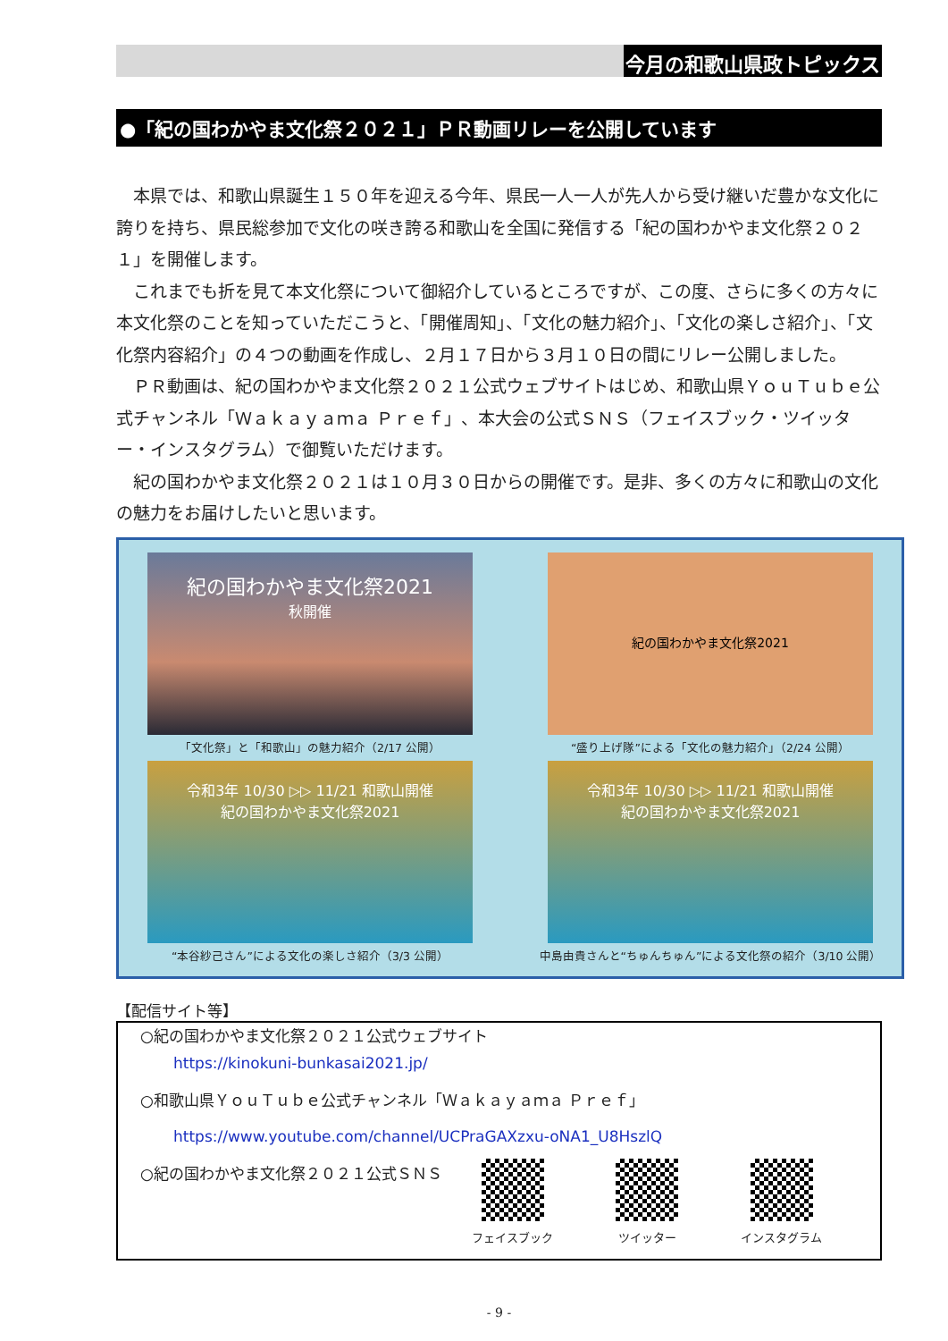今月の和歌山県政トピックス
●「紀の国わかやま文化祭２０２１」ＰＲ動画リレーを公開しています
本県では、和歌山県誕生１５０年を迎える今年、県民一人一人が先人から受け継いだ豊かな文化に誇りを持ち、県民総参加で文化の咲き誇る和歌山を全国に発信する「紀の国わかやま文化祭２０２１」を開催します。
これまでも折を見て本文化祭について御紹介しているところですが、この度、さらに多くの方々に本文化祭のことを知っていただこうと、「開催周知」、「文化の魅力紹介」、「文化の楽しさ紹介」、「文化祭内容紹介」の４つの動画を作成し、２月１７日から３月１０日の間にリレー公開しました。
ＰＲ動画は、紀の国わかやま文化祭２０２１公式ウェブサイトはじめ、和歌山県ＹｏｕＴｕｂｅ公式チャンネル「Ｗａｋａｙａｍａ Ｐｒｅｆ」、本大会の公式ＳＮＳ（フェイスブック・ツイッター・インスタグラム）で御覧いただけます。
紀の国わかやま文化祭２０２１は１０月３０日からの開催です。是非、多くの方々に和歌山の文化の魅力をお届けしたいと思います。
紀の国わかやま文化祭2021
秋開催
「文化祭」と「和歌山」の魅力紹介（2/17 公開）
紀の国わかやま文化祭2021
“盛り上げ隊”による「文化の魅力紹介」（2/24 公開）
令和3年 10/30 ▷▷ 11/21 和歌山開催
紀の国わかやま文化祭2021
“本谷紗己さん”による文化の楽しさ紹介（3/3 公開）
令和3年 10/30 ▷▷ 11/21 和歌山開催
紀の国わかやま文化祭2021
中島由貴さんと“ちゅんちゅん”による文化祭の紹介（3/10 公開）
【配信サイト等】
○紀の国わかやま文化祭２０２１公式ウェブサイト
https://kinokuni-bunkasai2021.jp/
○和歌山県ＹｏｕＴｕｂｅ公式チャンネル「Ｗａｋａｙａｍａ Ｐｒｅｆ」
https://www.youtube.com/channel/UCPraGAXzxu-oNA1_U8HszlQ
○紀の国わかやま文化祭２０２１公式ＳＮＳ
フェイスブック ツイッター インスタグラム
- 9 -